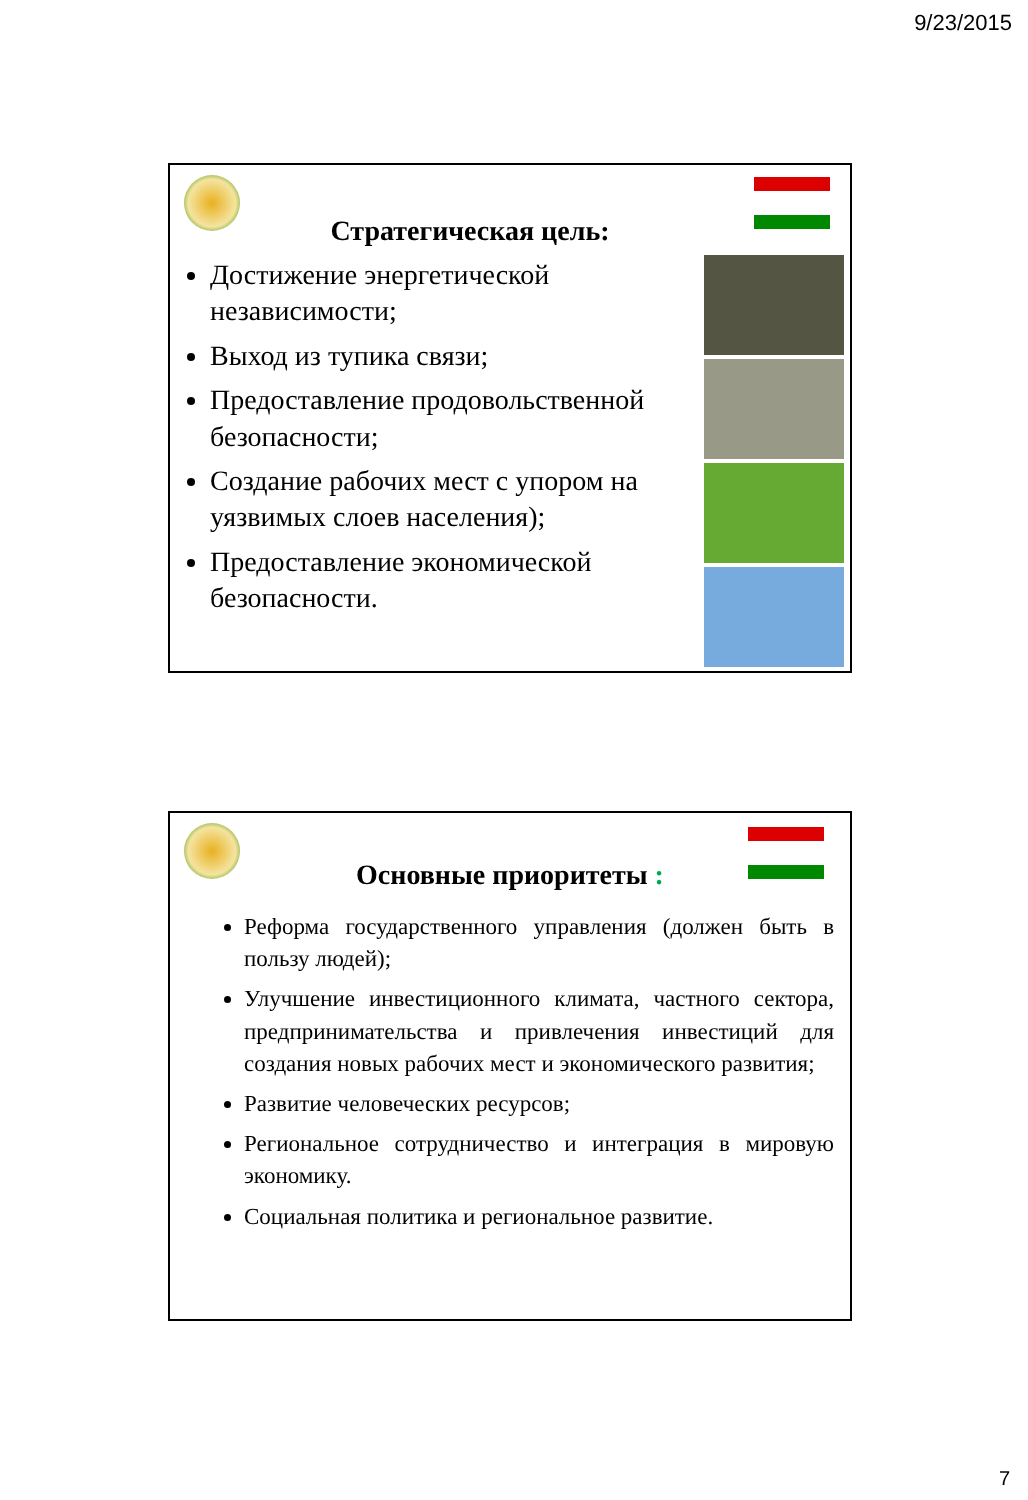9/23/2015
Стратегическая цель:
Достижение энергетической независимости;
Выход из тупика связи;
Предоставление продовольственной безопасности;
Создание рабочих мест с упором на уязвимых слоев населения);
Предоставление экономической безопасности.
Основные приоритеты :
Реформа государственного управления (должен быть в пользу людей);
Улучшение инвестиционного климата, частного сектора, предпринимательства и привлечения инвестиций для создания новых рабочих мест и экономического развития;
Развитие человеческих ресурсов;
Региональное сотрудничество и интеграция в мировую экономику.
Социальная политика и региональное развитие.
7